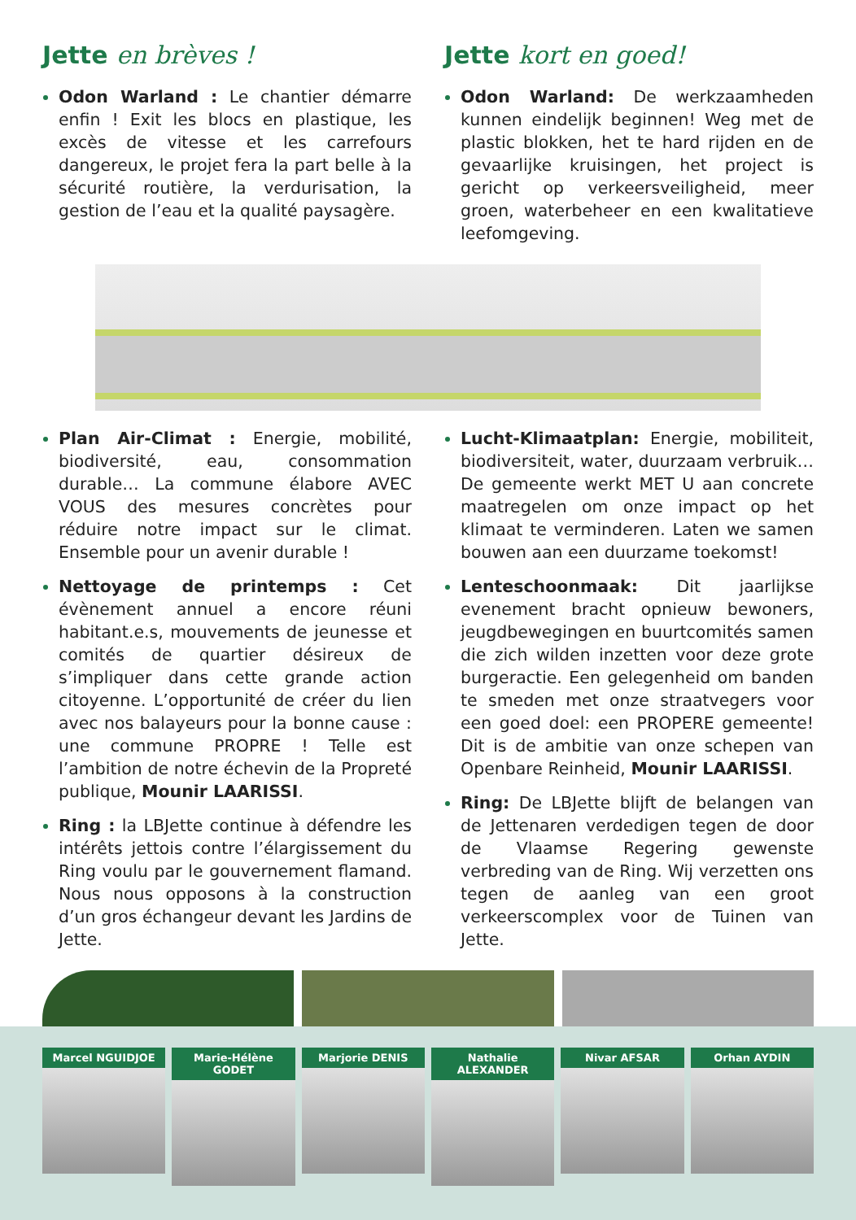Jette en brèves !
Odon Warland : Le chantier démarre enfin ! Exit les blocs en plastique, les excès de vitesse et les carrefours dangereux, le projet fera la part belle à la sécurité routière, la verdurisation, la gestion de l’eau et la qualité paysagère.
Jette kort en goed!
Odon Warland: De werkzaamheden kunnen eindelijk beginnen! Weg met de plastic blokken, het te hard rijden en de gevaarlijke kruisingen, het project is gericht op verkeersveiligheid, meer groen, waterbeheer en een kwalitatieve leefomgeving.
Plan Air-Climat : Energie, mobilité, biodiversité, eau, consommation durable… La commune élabore AVEC VOUS des mesures concrètes pour réduire notre impact sur le climat. Ensemble pour un avenir durable !
Nettoyage de printemps : Cet évènement annuel a encore réuni habitant.e.s, mouvements de jeunesse et comités de quartier désireux de s’impliquer dans cette grande action citoyenne. L’opportunité de créer du lien avec nos balayeurs pour la bonne cause : une commune PROPRE ! Telle est l’ambition de notre échevin de la Propreté publique, Mounir LAARISSI.
Ring : la LBJette continue à défendre les intérêts jettois contre l’élargissement du Ring voulu par le gouvernement flamand. Nous nous opposons à la construction d’un gros échangeur devant les Jardins de Jette.
Lucht-Klimaatplan: Energie, mobiliteit, biodiversiteit, water, duurzaam verbruik… De gemeente werkt MET U aan concrete maatregelen om onze impact op het klimaat te verminderen. Laten we samen bouwen aan een duurzame toekomst!
Lenteschoonmaak: Dit jaarlijkse evenement bracht opnieuw bewoners, jeugdbewegingen en buurtcomités samen die zich wilden inzetten voor deze grote burgeractie. Een gelegenheid om banden te smeden met onze straatvegers voor een goed doel: een PROPERE gemeente! Dit is de ambitie van onze schepen van Openbare Reinheid, Mounir LAARISSI.
Ring: De LBJette blijft de belangen van de Jettenaren verdedigen tegen de door de Vlaamse Regering gewenste verbreding van de Ring. Wij verzetten ons tegen de aanleg van een groot verkeerscomplex voor de Tuinen van Jette.
Marcel NGUIDJOE Marie-Hélène GODET Marjorie DENIS Nathalie ALEXANDER Nivar AFSAR Orhan AYDIN